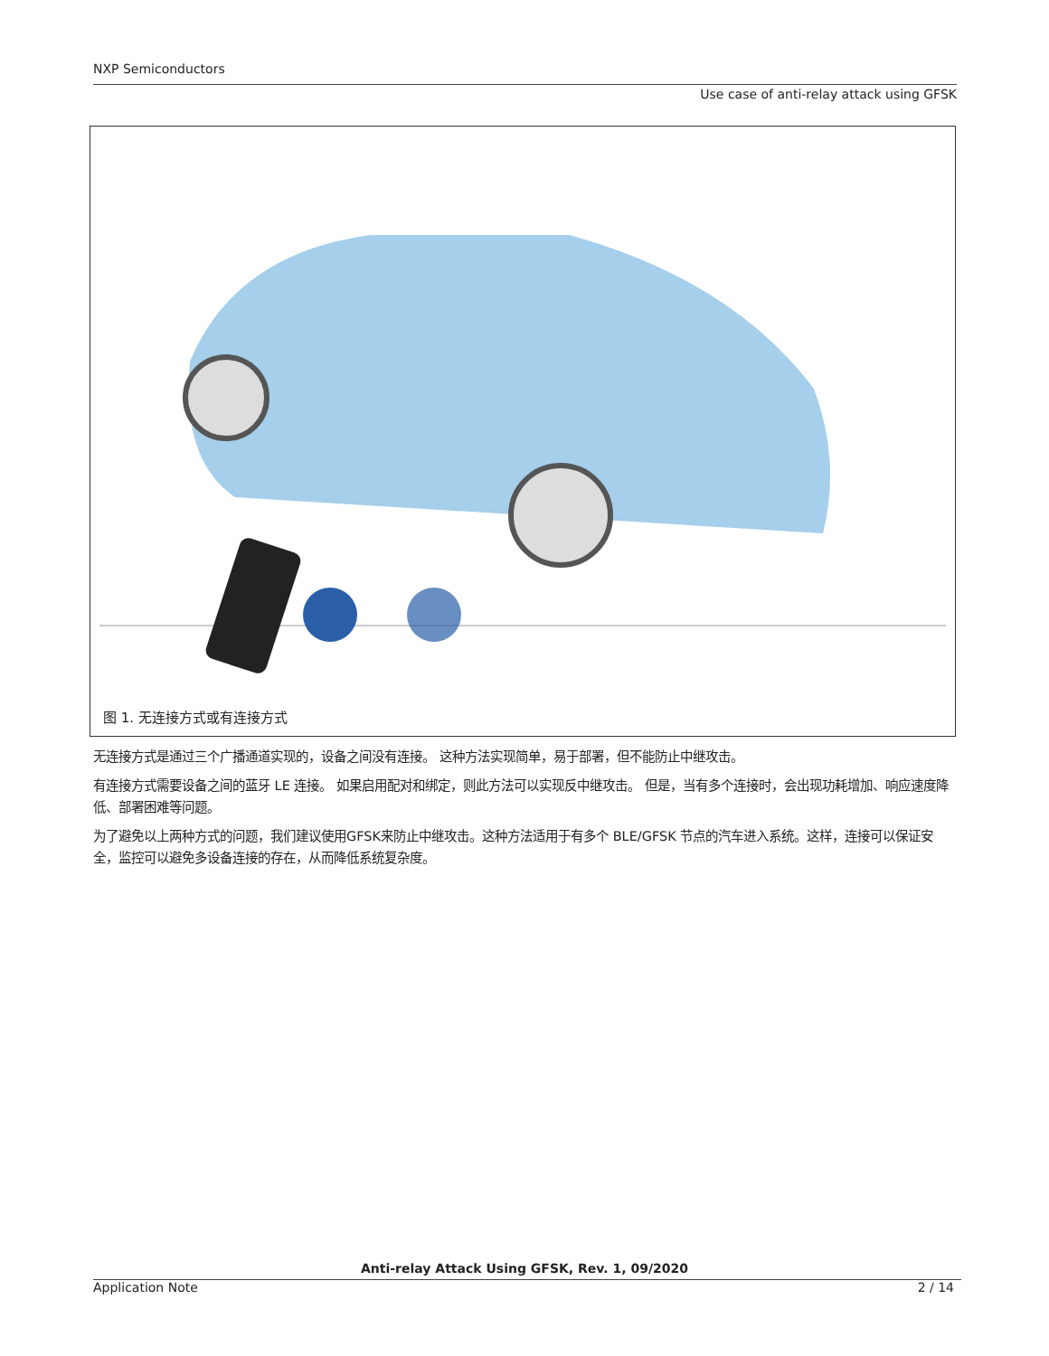NXP Semiconductors
Use case of anti-relay attack using GFSK
图 1. 无连接方式或有连接方式
无连接方式是通过三个广播通道实现的，设备之间没有连接。 这种方法实现简单，易于部署，但不能防止中继攻击。
有连接方式需要设备之间的蓝牙 LE 连接。 如果启用配对和绑定，则此方法可以实现反中继攻击。 但是，当有多个连接时，会出现功耗增加、响应速度降低、部署困难等问题。
为了避免以上两种方式的问题，我们建议使用GFSK来防止中继攻击。这种方法适用于有多个 BLE/GFSK 节点的汽车进入系统。这样，连接可以保证安全，监控可以避免多设备连接的存在，从而降低系统复杂度。
Anti-relay Attack Using GFSK, Rev. 1, 09/2020
Application Note 2 / 14